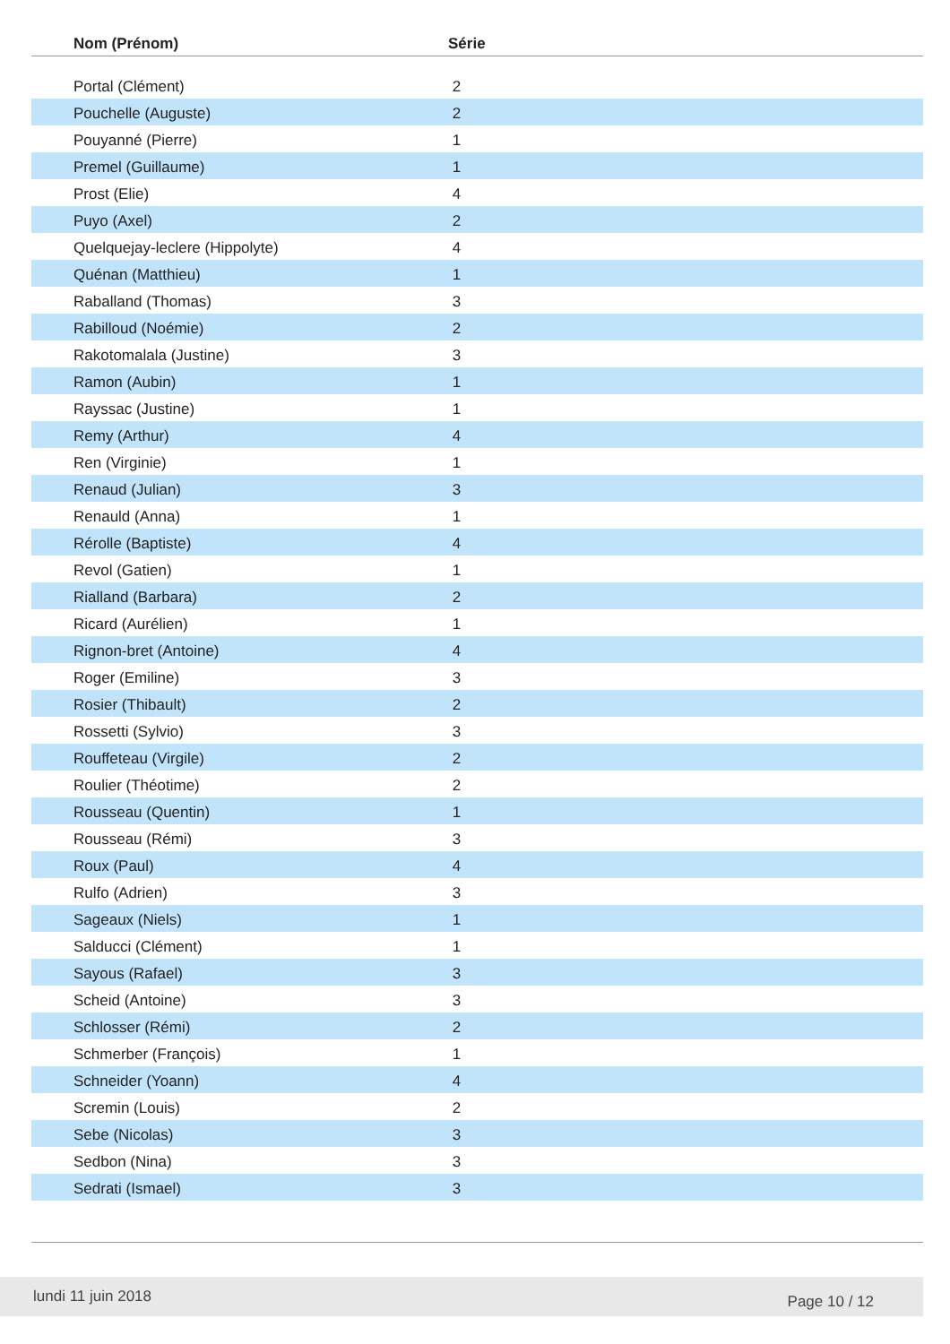| Nom (Prénom) | Série |
| --- | --- |
| Portal (Clément) | 2 |
| Pouchelle (Auguste) | 2 |
| Pouyanné (Pierre) | 1 |
| Premel (Guillaume) | 1 |
| Prost (Elie) | 4 |
| Puyo (Axel) | 2 |
| Quelquejay-leclere (Hippolyte) | 4 |
| Quénan (Matthieu) | 1 |
| Raballand (Thomas) | 3 |
| Rabilloud (Noémie) | 2 |
| Rakotomalala (Justine) | 3 |
| Ramon (Aubin) | 1 |
| Rayssac (Justine) | 1 |
| Remy (Arthur) | 4 |
| Ren (Virginie) | 1 |
| Renaud (Julian) | 3 |
| Renauld (Anna) | 1 |
| Rérolle (Baptiste) | 4 |
| Revol (Gatien) | 1 |
| Rialland (Barbara) | 2 |
| Ricard (Aurélien) | 1 |
| Rignon-bret (Antoine) | 4 |
| Roger (Emiline) | 3 |
| Rosier (Thibault) | 2 |
| Rossetti (Sylvio) | 3 |
| Rouffeteau (Virgile) | 2 |
| Roulier (Théotime) | 2 |
| Rousseau (Quentin) | 1 |
| Rousseau (Rémi) | 3 |
| Roux (Paul) | 4 |
| Rulfo (Adrien) | 3 |
| Sageaux (Niels) | 1 |
| Salducci (Clément) | 1 |
| Sayous (Rafael) | 3 |
| Scheid (Antoine) | 3 |
| Schlosser (Rémi) | 2 |
| Schmerber (François) | 1 |
| Schneider (Yoann) | 4 |
| Scremin (Louis) | 2 |
| Sebe (Nicolas) | 3 |
| Sedbon (Nina) | 3 |
| Sedrati (Ismael) | 3 |
lundi 11 juin 2018 Page 10 / 12